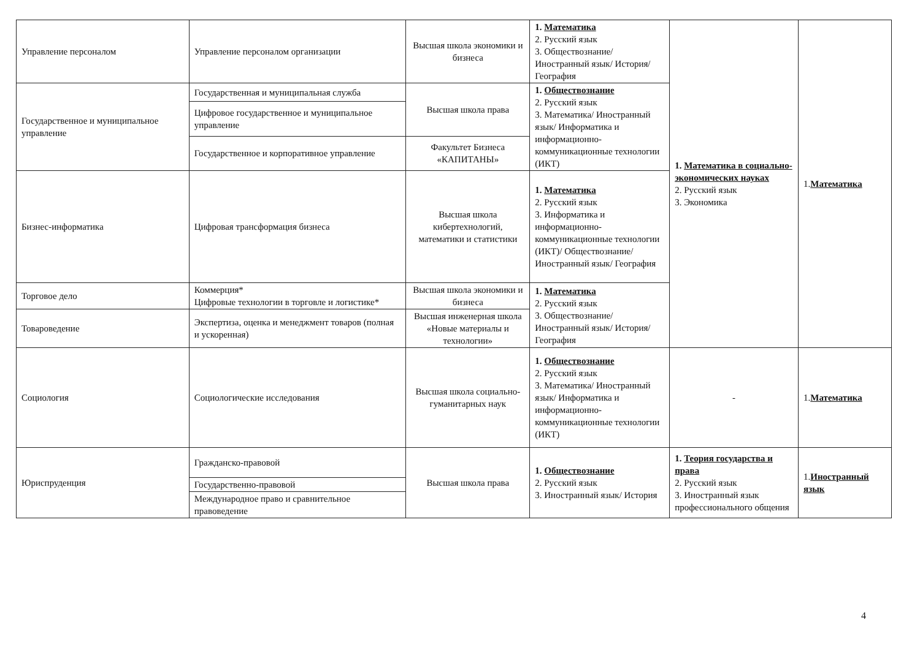| Управление персоналом | Управление персоналом организации | Высшая школа экономики и бизнеса | 1. Математика 2. Русский язык 3. Обществознание/ Иностранный язык/ История/ География | 1. Математика в социально-экономических науках 2. Русский язык 3. Экономика | 1. Математика |
| Государственное и муниципальное управление | Государственная и муниципальная служба | Высшая школа права | 1. Обществознание 2. Русский язык 3. Математика/ Иностранный язык/ Информатика и информационно-коммуникационные технологии (ИКТ) | | |
| | Цифровое государственное и муниципальное управление | | | | |
| | Государственное и корпоративное управление | Факультет Бизнеса «КАПИТАНЫ» | | | |
| Бизнес-информатика | Цифровая трансформация бизнеса | Высшая школа кибертехнологий, математики и статистики | 1. Математика 2. Русский язык 3. Информатика и информационно-коммуникационные технологии (ИКТ)/ Обществознание/ Иностранный язык/ География | | |
| Торговое дело | Коммерция* Цифровые технологии в торговле и логистике* | Высшая школа экономики и бизнеса | 1. Математика 2. Русский язык 3. Обществознание/ Иностранный язык/ История/ География | | |
| Товароведение | Экспертиза, оценка и менеджмент товаров (полная и ускоренная) | Высшая инженерная школа «Новые материалы и технологии» | | | |
| Социология | Социологические исследования | Высшая школа социально-гуманитарных наук | 1. Обществознание 2. Русский язык 3. Математика/ Иностранный язык/ Информатика и информационно-коммуникационные технологии (ИКТ) | - | 1. Математика |
| Юриспруденция | Гражданско-правовой | Высшая школа права | 1. Обществознание 2. Русский язык 3. Иностранный язык/ История | 1. Теория государства и права 2. Русский язык 3. Иностранный язык профессионального общения | 1. Иностранный язык |
| | Государственно-правовой | | | | |
| | Международное право и сравнительное правоведение | | | | |
4